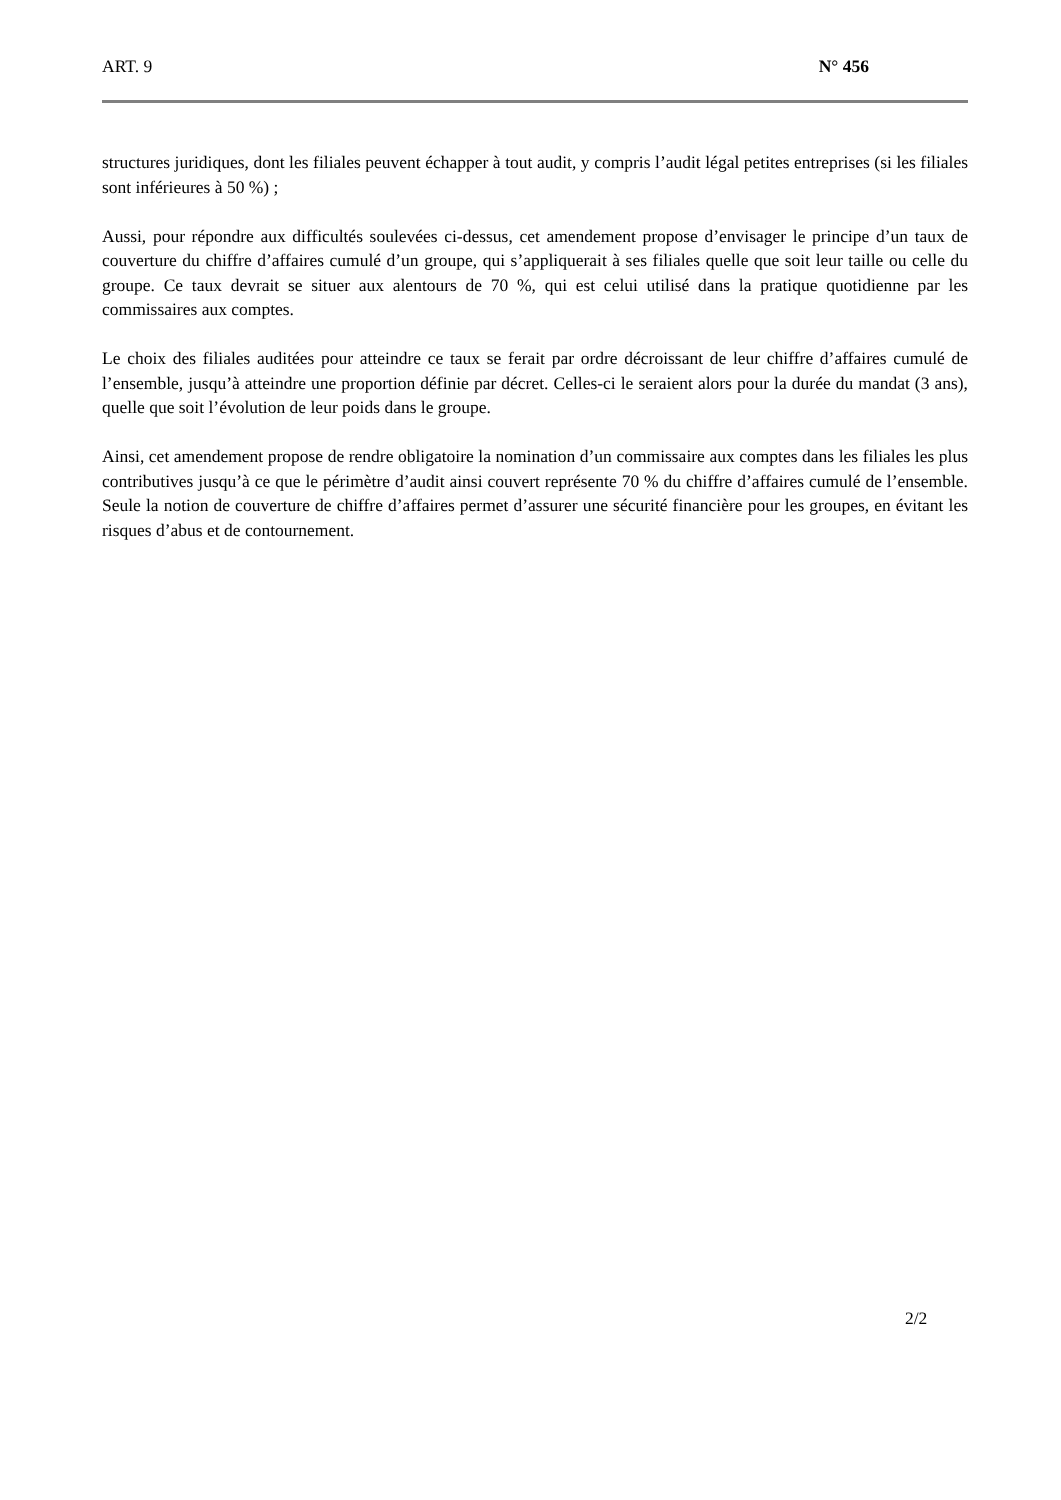ART. 9 N° 456
structures juridiques, dont les filiales peuvent échapper à tout audit, y compris l’audit légal petites entreprises (si les filiales sont inférieures à 50 %) ;
Aussi, pour répondre aux difficultés soulevées ci-dessus, cet amendement propose d’envisager le principe d’un taux de couverture du chiffre d’affaires cumulé d’un groupe, qui s’appliquerait à ses filiales quelle que soit leur taille ou celle du groupe. Ce taux devrait se situer aux alentours de 70 %, qui est celui utilisé dans la pratique quotidienne par les commissaires aux comptes.
Le choix des filiales auditées pour atteindre ce taux se ferait par ordre décroissant de leur chiffre d’affaires cumulé de l’ensemble, jusqu’à atteindre une proportion définie par décret. Celles-ci le seraient alors pour la durée du mandat (3 ans), quelle que soit l’évolution de leur poids dans le groupe.
Ainsi, cet amendement propose de rendre obligatoire la nomination d’un commissaire aux comptes dans les filiales les plus contributives jusqu’à ce que le périmètre d’audit ainsi couvert représente 70 % du chiffre d’affaires cumulé de l’ensemble. Seule la notion de couverture de chiffre d’affaires permet d’assurer une sécurité financière pour les groupes, en évitant les risques d’abus et de contournement.
2/2